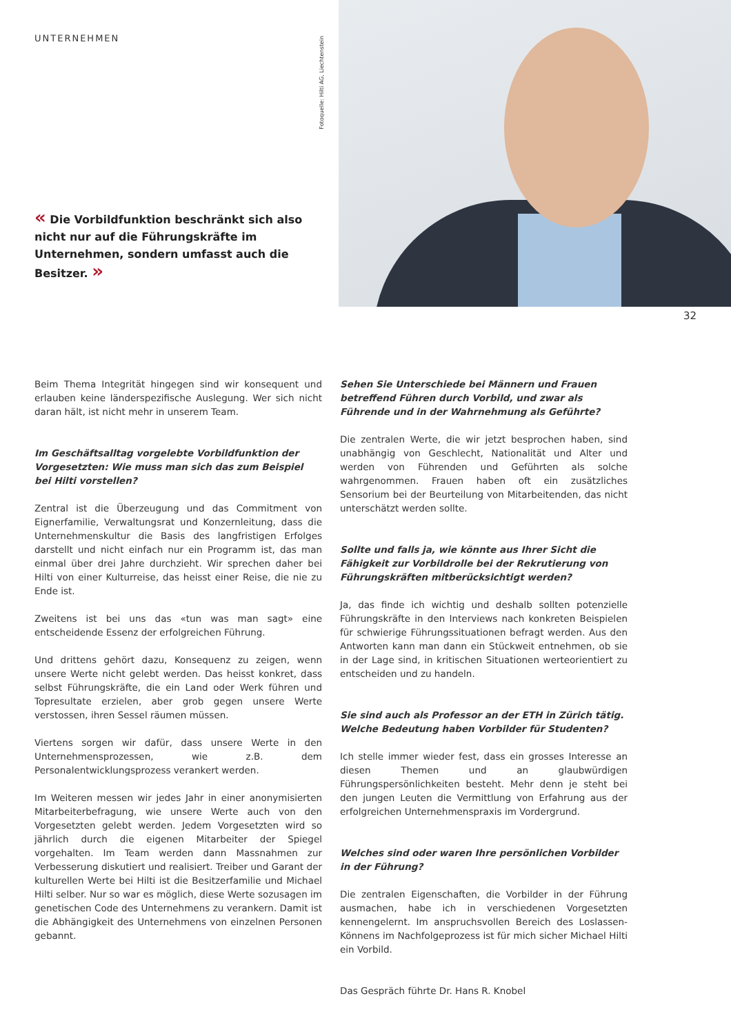UNTERNEHMEN
Fotoquelle: Hilti AG, Liechtenstein
« Die Vorbildfunktion beschränkt sich also nicht nur auf die Führungskräfte im Unternehmen, sondern umfasst auch die Besitzer. »
32
Beim Thema Integrität hingegen sind wir konsequent und erlauben keine länderspezifische Auslegung. Wer sich nicht daran hält, ist nicht mehr in unserem Team.
Im Geschäftsalltag vorgelebte Vorbildfunktion der Vorgesetzten: Wie muss man sich das zum Beispiel bei Hilti vorstellen?
Zentral ist die Überzeugung und das Commitment von Eignerfamilie, Verwaltungsrat und Konzernleitung, dass die Unternehmenskultur die Basis des langfristigen Erfolges darstellt und nicht einfach nur ein Programm ist, das man einmal über drei Jahre durchzieht. Wir sprechen daher bei Hilti von einer Kulturreise, das heisst einer Reise, die nie zu Ende ist.
Zweitens ist bei uns das «tun was man sagt» eine entscheidende Essenz der erfolgreichen Führung.
Und drittens gehört dazu, Konsequenz zu zeigen, wenn unsere Werte nicht gelebt werden. Das heisst konkret, dass selbst Führungskräfte, die ein Land oder Werk führen und Topresultate erzielen, aber grob gegen unsere Werte verstossen, ihren Sessel räumen müssen.
Viertens sorgen wir dafür, dass unsere Werte in den Unternehmensprozessen, wie z.B. dem Personalentwicklungsprozess verankert werden.
Im Weiteren messen wir jedes Jahr in einer anonymisierten Mitarbeiterbefragung, wie unsere Werte auch von den Vorgesetzten gelebt werden. Jedem Vorgesetzten wird so jährlich durch die eigenen Mitarbeiter der Spiegel vorgehalten. Im Team werden dann Massnahmen zur Verbesserung diskutiert und realisiert. Treiber und Garant der kulturellen Werte bei Hilti ist die Besitzerfamilie und Michael Hilti selber. Nur so war es möglich, diese Werte sozusagen im genetischen Code des Unternehmens zu verankern. Damit ist die Abhängigkeit des Unternehmens von einzelnen Personen gebannt.
Sehen Sie Unterschiede bei Männern und Frauen betreffend Führen durch Vorbild, und zwar als Führende und in der Wahrnehmung als Geführte?
Die zentralen Werte, die wir jetzt besprochen haben, sind unabhängig von Geschlecht, Nationalität und Alter und werden von Führenden und Geführten als solche wahrgenommen. Frauen haben oft ein zusätzliches Sensorium bei der Beurteilung von Mitarbeitenden, das nicht unterschätzt werden sollte.
Sollte und falls ja, wie könnte aus Ihrer Sicht die Fähigkeit zur Vorbildrolle bei der Rekrutierung von Führungskräften mitberücksichtigt werden?
Ja, das finde ich wichtig und deshalb sollten potenzielle Führungskräfte in den Interviews nach konkreten Beispielen für schwierige Führungssituationen befragt werden. Aus den Antworten kann man dann ein Stückweit entnehmen, ob sie in der Lage sind, in kritischen Situationen werteorientiert zu entscheiden und zu handeln.
Sie sind auch als Professor an der ETH in Zürich tätig. Welche Bedeutung haben Vorbilder für Studenten?
Ich stelle immer wieder fest, dass ein grosses Interesse an diesen Themen und an glaubwürdigen Führungspersönlichkeiten besteht. Mehr denn je steht bei den jungen Leuten die Vermittlung von Erfahrung aus der erfolgreichen Unternehmenspraxis im Vordergrund.
Welches sind oder waren Ihre persönlichen Vorbilder in der Führung?
Die zentralen Eigenschaften, die Vorbilder in der Führung ausmachen, habe ich in verschiedenen Vorgesetzten kennengelernt. Im anspruchsvollen Bereich des Loslassen-Könnens im Nachfolgeprozess ist für mich sicher Michael Hilti ein Vorbild.
Das Gespräch führte Dr. Hans R. Knobel